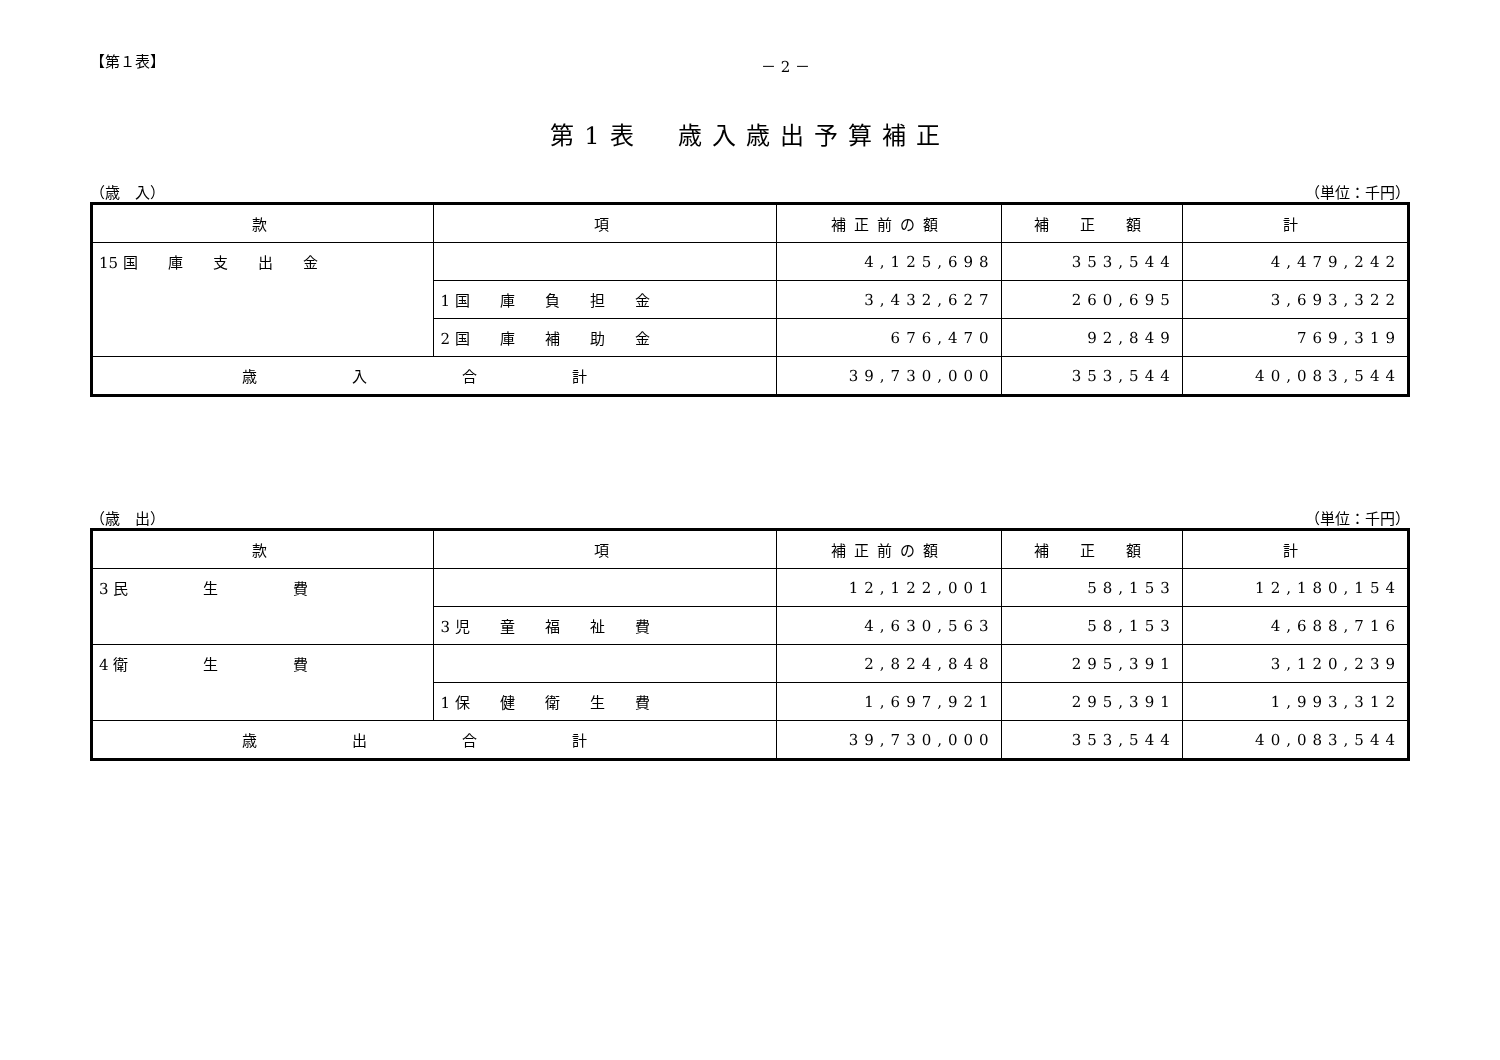【第１表】 － 2 －
第1表　歳入歳出予算補正
（歳　入） （単位：千円）
| 款 | 項 | 補正前の額 | 補 正 額 | 計 |
| --- | --- | --- | --- | --- |
| 15 国 庫 支 出 金 | | 4,125,698 | 353,544 | 4,479,242 |
| | 1 国 庫 負 担 金 | 3,432,627 | 260,695 | 3,693,322 |
| | 2 国 庫 補 助 金 | 676,470 | 92,849 | 769,319 |
| 歳 入 合 計 | | 39,730,000 | 353,544 | 40,083,544 |
（歳　出） （単位：千円）
| 款 | 項 | 補正前の額 | 補 正 額 | 計 |
| --- | --- | --- | --- | --- |
| 3 民 生 費 | | 12,122,001 | 58,153 | 12,180,154 |
| | 3 児 童 福 祉 費 | 4,630,563 | 58,153 | 4,688,716 |
| 4 衛 生 費 | | 2,824,848 | 295,391 | 3,120,239 |
| | 1 保 健 衛 生 費 | 1,697,921 | 295,391 | 1,993,312 |
| 歳 出 合 計 | | 39,730,000 | 353,544 | 40,083,544 |